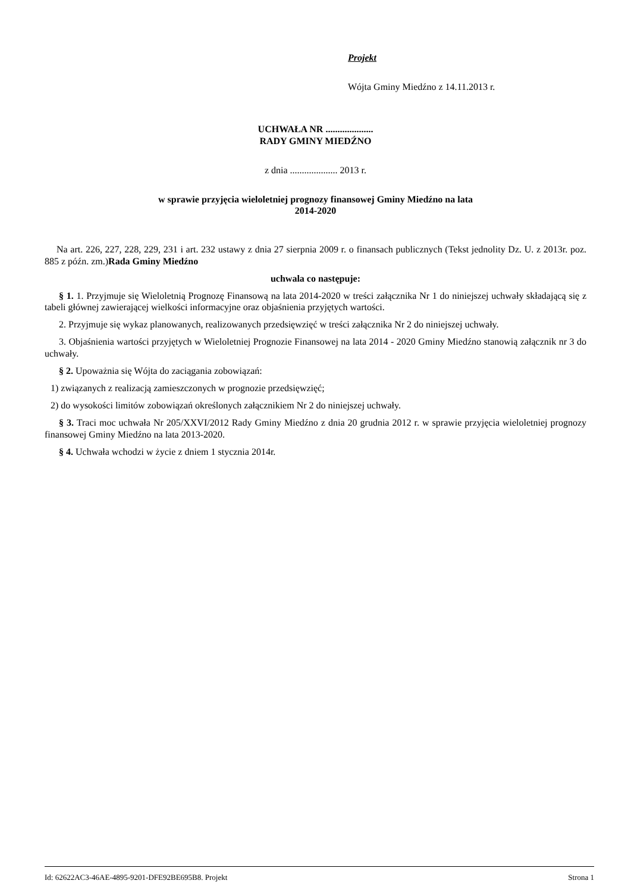Projekt
Wójta Gminy Miedźno z 14.11.2013 r.
UCHWAŁA NR ....................
RADY GMINY MIEDŹNO
z dnia .................... 2013 r.
w sprawie przyjęcia wieloletniej prognozy finansowej Gminy Miedźno na lata
2014-2020
Na art. 226, 227, 228, 229, 231 i art. 232 ustawy z dnia 27 sierpnia 2009 r. o finansach publicznych (Tekst jednolity Dz. U. z 2013r. poz. 885 z późn. zm.)Rada Gminy Miedźno
uchwala co następuje:
§ 1. 1. Przyjmuje się Wieloletnią Prognozę Finansową na lata 2014-2020 w treści załącznika Nr 1 do niniejszej uchwały składającą się z tabeli głównej zawierającej wielkości informacyjne oraz objaśnienia przyjętych wartości.
2. Przyjmuje się wykaz planowanych, realizowanych przedsięwzięć w treści załącznika Nr 2 do niniejszej uchwały.
3. Objaśnienia wartości przyjętych w Wieloletniej Prognozie Finansowej na lata 2014 - 2020 Gminy Miedźno stanowią załącznik nr 3 do uchwały.
§ 2. Upoważnia się Wójta do zaciągania zobowiązań:
1) związanych z realizacją zamieszczonych w prognozie przedsięwzięć;
2) do wysokości limitów zobowiązań określonych załącznikiem Nr 2 do niniejszej uchwały.
§ 3. Traci moc uchwała Nr 205/XXVI/2012 Rady Gminy Miedźno z dnia 20 grudnia 2012 r. w sprawie przyjęcia wieloletniej prognozy finansowej Gminy Miedźno na lata 2013-2020.
§ 4. Uchwała wchodzi w życie z dniem 1 stycznia 2014r.
Id: 62622AC3-46AE-4895-9201-DFE92BE695B8. Projekt Strona 1